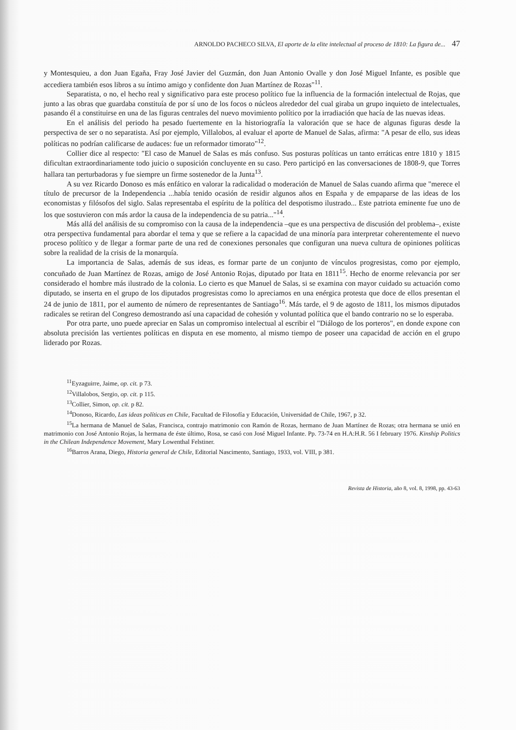ARNOLDO PACHECO SILVA, El aporte de la elite intelectual al proceso de 1810: La figura de... 47
y Montesquieu, a don Juan Egaña, Fray José Javier del Guzmán, don Juan Antonio Ovalle y don José Miguel Infante, es posible que accediera también esos libros a su íntimo amigo y confidente don Juan Martínez de Rozas"<sup>11</sup>.
Separatista, o no, el hecho real y significativo para este proceso político fue la influencia de la formación intelectual de Rojas, que junto a las obras que guardaba constituía de por sí uno de los focos o núcleos alrededor del cual giraba un grupo inquieto de intelectuales, pasando él a constituirse en una de las figuras centrales del nuevo movimiento político por la irradiación que hacía de las nuevas ideas.
En el análisis del periodo ha pesado fuertemente en la historiografía la valoración que se hace de algunas figuras desde la perspectiva de ser o no separatista. Así por ejemplo, Villalobos, al evaluar el aporte de Manuel de Salas, afirma: "A pesar de ello, sus ideas políticas no podrían calificarse de audaces: fue un reformador timorato"<sup>12</sup>.
Collier dice al respecto: "El caso de Manuel de Salas es más confuso. Sus posturas políticas un tanto erráticas entre 1810 y 1815 dificultan extraordinariamente todo juicio o suposición concluyente en su caso. Pero participó en las conversaciones de 1808-9, que Torres hallara tan perturbadoras y fue siempre un firme sostenedor de la Junta<sup>13</sup>.
A su vez Ricardo Donoso es más enfático en valorar la radicalidad o moderación de Manuel de Salas cuando afirma que "merece el título de precursor de la Independencia ...había tenido ocasión de residir algunos años en España y de empaparse de las ideas de los economistas y filósofos del siglo. Salas representaba el espíritu de la política del despotismo ilustrado... Este patriota eminente fue uno de los que sostuvieron con más ardor la causa de la independencia de su patria..."<sup>14</sup>.
Más allá del análisis de su compromiso con la causa de la independencia –que es una perspectiva de discusión del problema–, existe otra perspectiva fundamental para abordar el tema y que se refiere a la capacidad de una minoría para interpretar coherentemente el nuevo proceso político y de llegar a formar parte de una red de conexiones personales que configuran una nueva cultura de opiniones políticas sobre la realidad de la crisis de la monarquía.
La importancia de Salas, además de sus ideas, es formar parte de un conjunto de vínculos progresistas, como por ejemplo, concuñado de Juan Martínez de Rozas, amigo de José Antonio Rojas, diputado por Itata en 1811<sup>15</sup>. Hecho de enorme relevancia por ser considerado el hombre más ilustrado de la colonia. Lo cierto es que Manuel de Salas, si se examina con mayor cuidado su actuación como diputado, se inserta en el grupo de los diputados progresistas como lo apreciamos en una enérgica protesta que doce de ellos presentan el 24 de junio de 1811, por el aumento de número de representantes de Santiago<sup>16</sup>. Más tarde, el 9 de agosto de 1811, los mismos diputados radicales se retiran del Congreso demostrando así una capacidad de cohesión y voluntad política que el bando contrario no se lo esperaba.
Por otra parte, uno puede apreciar en Salas un compromiso intelectual al escribir el "Diálogo de los porteros", en donde expone con absoluta precisión las vertientes políticas en disputa en ese momento, al mismo tiempo de poseer una capacidad de acción en el grupo liderado por Rozas.
<sup>11</sup> Eyzaguirre, Jaime, op. cit. p 73.
<sup>12</sup> Villalobos, Sergio, op. cit. p 115.
<sup>13</sup> Collier, Simon, op. cit. p 82.
<sup>14</sup> Donoso, Ricardo, Las ideas políticas en Chile, Facultad de Filosofía y Educación, Universidad de Chile, 1967, p 32.
<sup>15</sup> La hermana de Manuel de Salas, Francisca, contrajo matrimonio con Ramón de Rozas, hermano de Juan Martínez de Rozas; otra hermana se unió en matrimonio con José Antonio Rojas, la hermana de éste último, Rosa, se casó con José Miguel Infante. Pp. 73-74 en H.A:H.R. 56 I february 1976. Kinship Politics in the Chilean Independence Movement, Mary Lowenthal Felstiner.
<sup>16</sup> Barros Arana, Diego, Historia general de Chile, Editorial Nascimento, Santiago, 1933, vol. VIII, p 381.
Revista de Historia, año 8, vol. 8, 1998, pp. 43-63